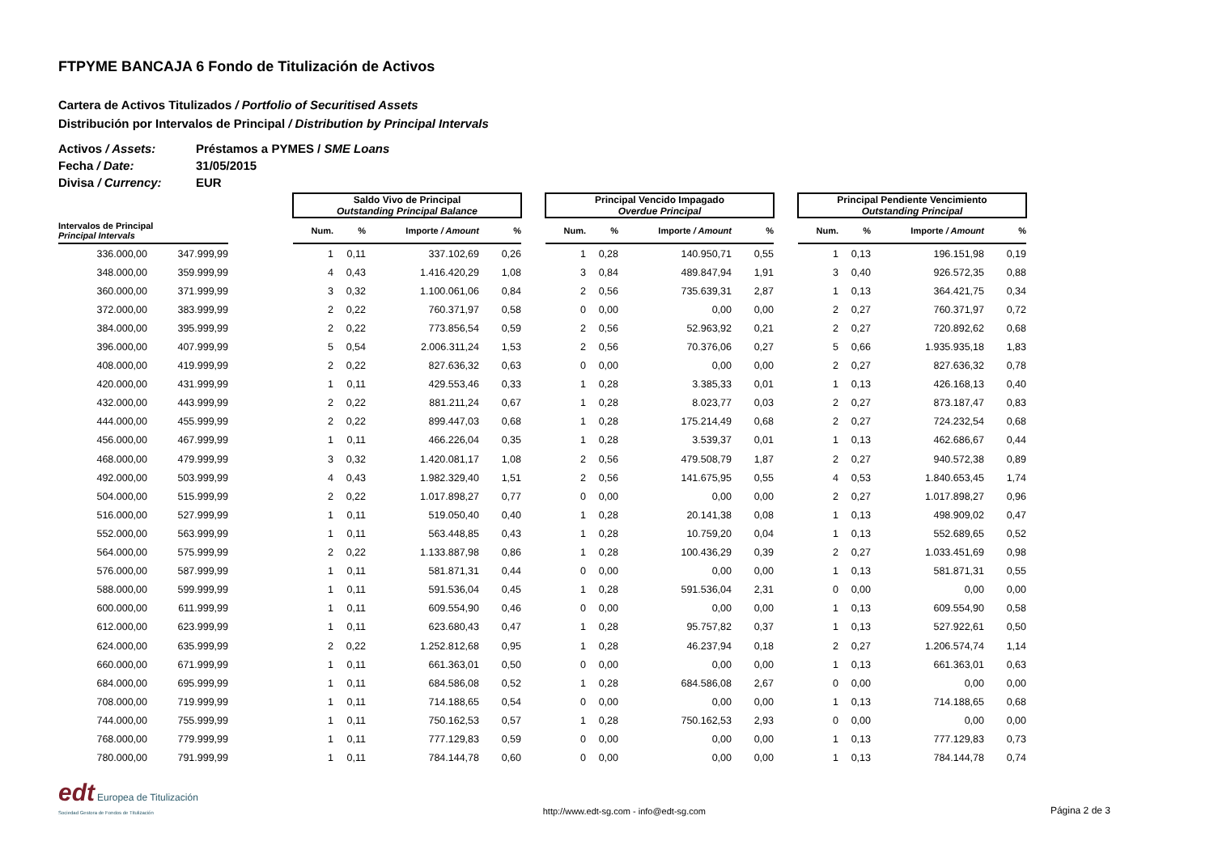FTPYME BANCAJA 6 Fondo de Titulización de Activos
Cartera de Activos Titulizados / Portfolio of Securitised Assets
Distribución por Intervalos de Principal / Distribution by Principal Intervals
Activos / Assets: Préstamos a PYMES / SME Loans
Fecha / Date: 31/05/2015
Divisa / Currency: EUR
| | | | Saldo Vivo de Principal Outstanding Principal Balance | | | | | Principal Vencido Impagado Overdue Principal | | | | | Principal Pendiente Vencimiento Outstanding Principal | | | |
| --- | --- | --- | --- | --- | --- | --- | --- | --- | --- | --- | --- | --- | --- | --- | --- | --- |
| Intervalos de Principal Principal Intervals | | | Num. | % | Importe / Amount | % | | Num. | % | Importe / Amount | % | | Num. | % | Importe / Amount | % |
| 336.000,00 | 347.999,99 | | 1 | 0,11 | 337.102,69 | 0,26 | | 1 | 0,28 | 140.950,71 | 0,55 | | 1 | 0,13 | 196.151,98 | 0,19 |
| 348.000,00 | 359.999,99 | | 4 | 0,43 | 1.416.420,29 | 1,08 | | 3 | 0,84 | 489.847,94 | 1,91 | | 3 | 0,40 | 926.572,35 | 0,88 |
| 360.000,00 | 371.999,99 | | 3 | 0,32 | 1.100.061,06 | 0,84 | | 2 | 0,56 | 735.639,31 | 2,87 | | 1 | 0,13 | 364.421,75 | 0,34 |
| 372.000,00 | 383.999,99 | | 2 | 0,22 | 760.371,97 | 0,58 | | 0 | 0,00 | 0,00 | 0,00 | | 2 | 0,27 | 760.371,97 | 0,72 |
| 384.000,00 | 395.999,99 | | 2 | 0,22 | 773.856,54 | 0,59 | | 2 | 0,56 | 52.963,92 | 0,21 | | 2 | 0,27 | 720.892,62 | 0,68 |
| 396.000,00 | 407.999,99 | | 5 | 0,54 | 2.006.311,24 | 1,53 | | 2 | 0,56 | 70.376,06 | 0,27 | | 5 | 0,66 | 1.935.935,18 | 1,83 |
| 408.000,00 | 419.999,99 | | 2 | 0,22 | 827.636,32 | 0,63 | | 0 | 0,00 | 0,00 | 0,00 | | 2 | 0,27 | 827.636,32 | 0,78 |
| 420.000,00 | 431.999,99 | | 1 | 0,11 | 429.553,46 | 0,33 | | 1 | 0,28 | 3.385,33 | 0,01 | | 1 | 0,13 | 426.168,13 | 0,40 |
| 432.000,00 | 443.999,99 | | 2 | 0,22 | 881.211,24 | 0,67 | | 1 | 0,28 | 8.023,77 | 0,03 | | 2 | 0,27 | 873.187,47 | 0,83 |
| 444.000,00 | 455.999,99 | | 2 | 0,22 | 899.447,03 | 0,68 | | 1 | 0,28 | 175.214,49 | 0,68 | | 2 | 0,27 | 724.232,54 | 0,68 |
| 456.000,00 | 467.999,99 | | 1 | 0,11 | 466.226,04 | 0,35 | | 1 | 0,28 | 3.539,37 | 0,01 | | 1 | 0,13 | 462.686,67 | 0,44 |
| 468.000,00 | 479.999,99 | | 3 | 0,32 | 1.420.081,17 | 1,08 | | 2 | 0,56 | 479.508,79 | 1,87 | | 2 | 0,27 | 940.572,38 | 0,89 |
| 492.000,00 | 503.999,99 | | 4 | 0,43 | 1.982.329,40 | 1,51 | | 2 | 0,56 | 141.675,95 | 0,55 | | 4 | 0,53 | 1.840.653,45 | 1,74 |
| 504.000,00 | 515.999,99 | | 2 | 0,22 | 1.017.898,27 | 0,77 | | 0 | 0,00 | 0,00 | 0,00 | | 2 | 0,27 | 1.017.898,27 | 0,96 |
| 516.000,00 | 527.999,99 | | 1 | 0,11 | 519.050,40 | 0,40 | | 1 | 0,28 | 20.141,38 | 0,08 | | 1 | 0,13 | 498.909,02 | 0,47 |
| 552.000,00 | 563.999,99 | | 1 | 0,11 | 563.448,85 | 0,43 | | 1 | 0,28 | 10.759,20 | 0,04 | | 1 | 0,13 | 552.689,65 | 0,52 |
| 564.000,00 | 575.999,99 | | 2 | 0,22 | 1.133.887,98 | 0,86 | | 1 | 0,28 | 100.436,29 | 0,39 | | 2 | 0,27 | 1.033.451,69 | 0,98 |
| 576.000,00 | 587.999,99 | | 1 | 0,11 | 581.871,31 | 0,44 | | 0 | 0,00 | 0,00 | 0,00 | | 1 | 0,13 | 581.871,31 | 0,55 |
| 588.000,00 | 599.999,99 | | 1 | 0,11 | 591.536,04 | 0,45 | | 1 | 0,28 | 591.536,04 | 2,31 | | 0 | 0,00 | 0,00 | 0,00 |
| 600.000,00 | 611.999,99 | | 1 | 0,11 | 609.554,90 | 0,46 | | 0 | 0,00 | 0,00 | 0,00 | | 1 | 0,13 | 609.554,90 | 0,58 |
| 612.000,00 | 623.999,99 | | 1 | 0,11 | 623.680,43 | 0,47 | | 1 | 0,28 | 95.757,82 | 0,37 | | 1 | 0,13 | 527.922,61 | 0,50 |
| 624.000,00 | 635.999,99 | | 2 | 0,22 | 1.252.812,68 | 0,95 | | 1 | 0,28 | 46.237,94 | 0,18 | | 2 | 0,27 | 1.206.574,74 | 1,14 |
| 660.000,00 | 671.999,99 | | 1 | 0,11 | 661.363,01 | 0,50 | | 0 | 0,00 | 0,00 | 0,00 | | 1 | 0,13 | 661.363,01 | 0,63 |
| 684.000,00 | 695.999,99 | | 1 | 0,11 | 684.586,08 | 0,52 | | 1 | 0,28 | 684.586,08 | 2,67 | | 0 | 0,00 | 0,00 | 0,00 |
| 708.000,00 | 719.999,99 | | 1 | 0,11 | 714.188,65 | 0,54 | | 0 | 0,00 | 0,00 | 0,00 | | 1 | 0,13 | 714.188,65 | 0,68 |
| 744.000,00 | 755.999,99 | | 1 | 0,11 | 750.162,53 | 0,57 | | 1 | 0,28 | 750.162,53 | 2,93 | | 0 | 0,00 | 0,00 | 0,00 |
| 768.000,00 | 779.999,99 | | 1 | 0,11 | 777.129,83 | 0,59 | | 0 | 0,00 | 0,00 | 0,00 | | 1 | 0,13 | 777.129,83 | 0,73 |
| 780.000,00 | 791.999,99 | | 1 | 0,11 | 784.144,78 | 0,60 | | 0 | 0,00 | 0,00 | 0,00 | | 1 | 0,13 | 784.144,78 | 0,74 |
edt Europea de Titulización
Sociedad Gestora de Fondos de Titulización
http://www.edt-sg.com - info@edt-sg.com
Página 2 de 3